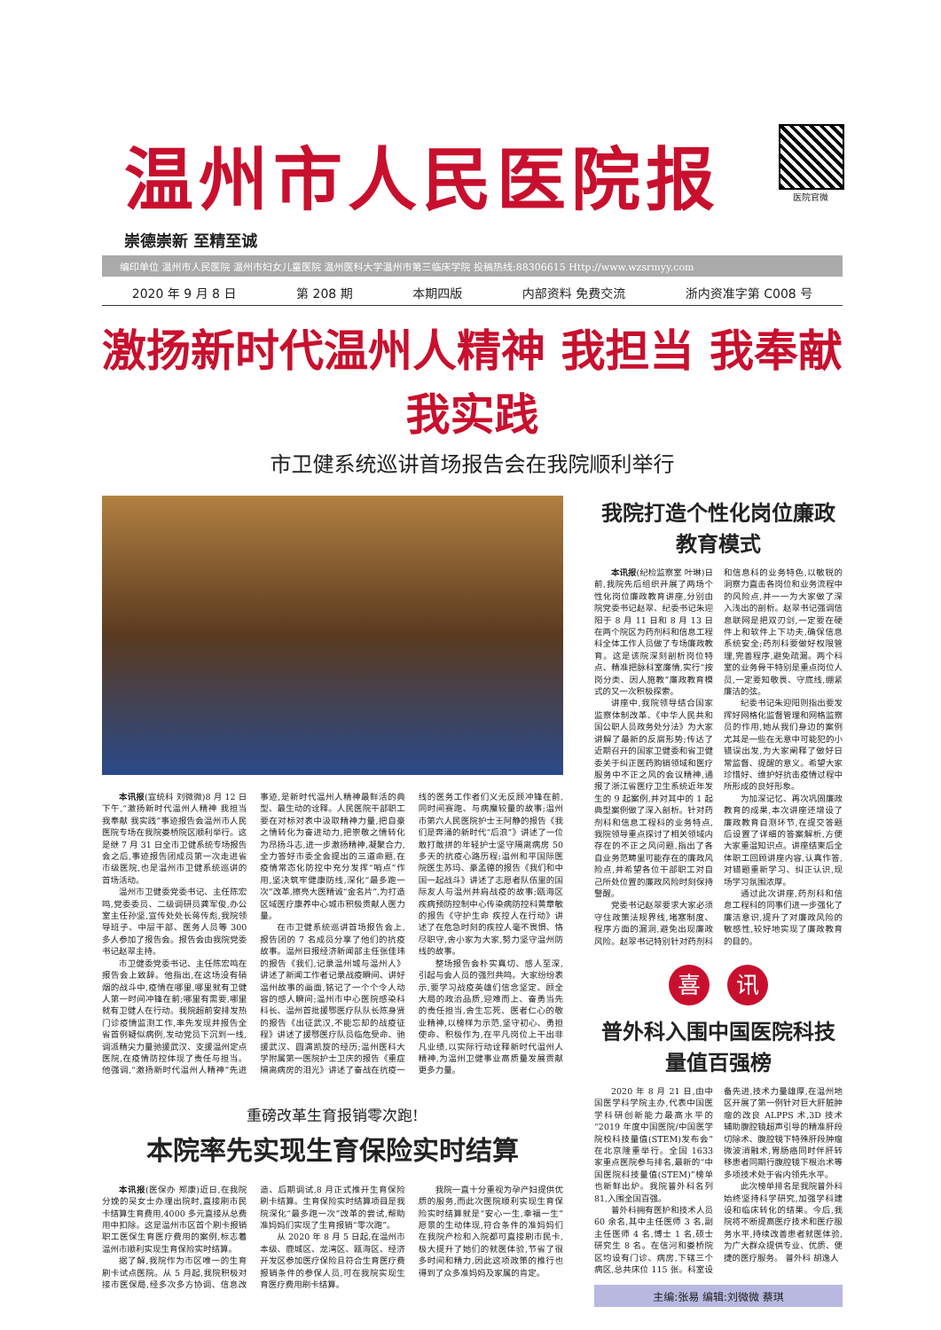温州市人民医院报
医院官微
崇德崇新 至精至诚
编印单位 温州市人民医院 温州市妇女儿童医院 温州医科大学温州市第三临床学院 投稿热线:88306615 Http://www.wzsrmyy.com
2020 年 9 月 8 日 第 208 期 本期四版 内部资料 免费交流 浙内资准字第 C008 号
激扬新时代温州人精神 我担当 我奉献 我实践
市卫健系统巡讲首场报告会在我院顺利举行
本讯报(宣统科 刘微微)8 月 12 日下午,“激扬新时代温州人精神 我担当 我奉献 我实践”事迹报告会温州市人民医院专场在我院娄桥院区顺利举行。这是继 7 月 31 日全市卫健系统专场报告会之后,事迹报告团成员第一次走进省市级医院,也是温州市卫健系统巡讲的首场活动。
温州市卫健委党委书记、主任陈宏鸣,党委委员、二级调研员龚军俊,办公室主任孙坚,宣传处处长蒋传彪,我院领导班子、中层干部、医务人员等 300 多人参加了报告会。报告会由我院党委书记赵翠主持。
市卫健委党委书记、主任陈宏鸣在报告会上致辞。他指出,在这场没有硝烟的战斗中,疫情在哪里,哪里就有卫健人第一时间冲锋在前;哪里有需要,哪里就有卫健人在行动。我院超前安排发热门诊疫情监测工作,率先发现并报告全省首例疑似病例,发动党员下沉到一线,调派精尖力量驰援武汉、支援温州定点医院,在疫情防控体现了责任与担当。他强调,“激扬新时代温州人精神”先进事迹,是新时代温州人精神最鲜活的典型、最生动的诠释。人民医院干部职工要在对标对表中汲取精神力量,把自豪之情转化为奋进动力,把崇敬之情转化为昂扬斗志,进一步激扬精神,凝聚合力,全力答好市委全会提出的三道命题,在疫情常态化防控中充分发挥“哨点”作用,坚决筑牢健康防线,深化“最多跑一次”改革,擦亮大医精诚“金名片”,为打造区域医疗康养中心城市积极贡献人医力量。
在市卫健系统巡讲首场报告会上,报告团的 7 名成员分享了他们的抗疫故事。温州日报经济新闻部主任张佳玮的报告《我们,记录温州城与温州人》讲述了新闻工作者记录战疫瞬间、讲好温州故事的画面,铭记了一个个令人动容的感人瞬间;温州市中心医院感染科科长、温州首批援鄂医疗队队长陈身贤的报告《出征武汉,不能忘却的战疫征程》讲述了援鄂医疗队员临危受命、驰援武汉、圆满凯旋的经历;温州医科大学附属第一医院护士卫庆的报告《重症隔离病房的泪光》讲述了奋战在抗疫一线的医务工作者们义无反顾冲锋在前,同时间赛跑、与病魔较量的故事;温州市第六人民医院护士王阿静的报告《我们是奔涌的新时代“后浪”》讲述了一位敢打敢拼的年轻护士坚守隔离病房 50 多天的抗疫心路历程;温州和平国际医院医生苏玛、豪孟德的报告《我们和中国一起战斗》讲述了志愿者队伍里的国际友人与温州并肩战疫的故事;瓯海区疾病预防控制中心传染病防控科黄章敏的报告《守护生命 疾控人在行动》讲述了在危急时刻的疾控人毫不畏惧、恪尽职守,舍小家为大家,努力坚守温州防线的故事。
整场报告会朴实真切、感人至深,引起与会人员的强烈共鸣。大家纷纷表示,要学习战疫英雄们信念坚定、顾全大局的政治品质,迎难而上、奋勇当先的责任担当,舍生忘死、医者仁心的敬业精神,以榜样为示范,坚守初心、勇担使命、积极作为,在平凡岗位上干出非凡业绩,以实际行动诠释新时代温州人精神,为温州卫健事业高质量发展贡献更多力量。
重磅改革生育报销零次跑!
本院率先实现生育保险实时结算
本讯报(医保办 郑康)近日,在我院分娩的吴女士办理出院时,直接刷市民卡结算生育费用,4000 多元直接从总费用中扣除。这是温州市区首个刷卡报销职工医保生育医疗费用的案例,标志着温州市顺利实现生育保险实时结算。
据了解,我院作为市区唯一的生育刷卡试点医院。从 5 月起,我院积极对接市医保局,经多次多方协调、信息改造、后期调试,8 月正式推开生育保险刷卡结算。生育保险实时结算项目是我院深化“最多跑一次”改革的尝试,帮助准妈妈们实现了生育报销“零次跑”。
从 2020 年 8 月 5 日起,在温州市本级、鹿城区、龙湾区、瓯海区、经济开发区参加医疗保险且符合生育医疗费报销条件的参保人员,可在我院实现生育医疗费用刷卡结算。
我院一直十分重视为孕产妇提供优质的服务,而此次医院顺利实现生育保险实时结算就是“安心一生,幸福一生”愿景的生动体现,符合条件的准妈妈们在我院产检和入院都可直接刷市民卡,极大提升了她们的就医体验,节省了很多时间和精力,因此这项政策的推行也得到了众多准妈妈及家属的肯定。
我院打造个性化岗位廉政教育模式
本讯报(纪检监察室 叶琳)日前,我院先后组织开展了两场个性化岗位廉政教育讲座,分别由院党委书记赵翠、纪委书记朱迎阳于 8 月 11 日和 8 月 13 日在两个院区为药剂科和信息工程科全体工作人员做了专场廉政教育。这是该院深刻剖析岗位特点、精准把脉科室廉情,实行“按岗分类、因人施教”廉政教育模式的又一次积极探索。
讲座中,我院领导结合国家监察体制改革、《中华人民共和国公职人员政务处分法》为大家讲解了最新的反腐形势;传达了近期召开的国家卫健委和省卫健委关于纠正医药购销领域和医疗服务中不正之风的会议精神,通报了浙江省医疗卫生系统近年发生的 9 起案例,并对其中的 1 起典型案例做了深入剖析。针对药剂科和信息工程科的业务特点,我院领导重点探讨了相关领域内存在的不正之风问题,指出了各自业务范畴里可能存在的廉政风险点,并希望各位干部职工对自己所处位置的廉政风险时刻保持警醒。
党委书记赵翠要求大家必须守住政策法规界线,堵塞制度、程序方面的漏洞,避免出现廉政风险。赵翠书记特别针对药剂科和信息科的业务特色,以敏锐的洞察力直击各岗位和业务流程中的风险点,并一一为大家做了深入浅出的剖析。赵翠书记强调信息联网是把双刃剑,一定要在硬件上和软件上下功夫,确保信息系统安全;药剂科要做好权限管理,完善程序,避免疏漏。两个科室的业务骨干特别是重点岗位人员,一定要知敬畏、守底线,绷紧廉洁的弦。
纪委书记朱迎阳则指出要发挥好网格化监督管理和网格监察员的作用,她从我们身边的案例尤其是一些在无意中可能犯的小错误出发,为大家阐释了做好日常监督、提醒的意义。希望大家珍惜好、维护好抗击疫情过程中所形成的良好形象。
为加深记忆、再次巩固廉政教育的成果,本次讲座还增设了廉政教育自测环节,在提交答题后设置了详细的答案解析,方便大家重温知识点。讲座结束后全体职工回顾讲座内容,认真作答,对错题重新学习、纠正认识,现场学习氛围浓厚。
通过此次讲座,药剂科和信息工程科的同事们进一步强化了廉洁意识,提升了对廉政风险的敏感性,较好地实现了廉政教育的目的。
喜讯
普外科入围中国医院科技量值百强榜
2020 年 8 月 21 日,由中国医学科学院主办,代表中国医学科研创新能力最高水平的“2019 年度中国医院/中国医学院校科技量值(STEM)发布会”在北京隆重举行。全国 1633 家重点医院参与排名,最新的“中国医院科技量值(STEM)”榜单也新鲜出炉。我院普外科名列 81,入围全国百强。
普外科拥有医护和技术人员 60 余名,其中主任医师 3 名,副主任医师 4 名,博士 1 名,硕士研究生 8 名。在信河和娄桥院区均设有门诊、病房,下辖三个病区,总共床位 115 张。科室设备先进,技术力量雄厚,在温州地区开展了第一例针对巨大肝脏肿瘤的改良 ALPPS 术,3D 技术辅助腹腔镜超声引导的精准肝段切除术、腹腔镜下特殊肝段肿瘤微波消融术,胃肠癌同时伴肝转移患者同期行腹腔镜下根治术等多项技术处于省内领先水平。
此次榜单排名是我院普外科始终坚持科学研究,加强学科建设和临床转化的结果。今后,我院将不断提高医疗技术和医疗服务水平,持续改善患者就医体验,为广大群众提供专业、优质、便捷的医疗服务。 普外科 胡逸人
主编:张易 编辑:刘微微 蔡琪